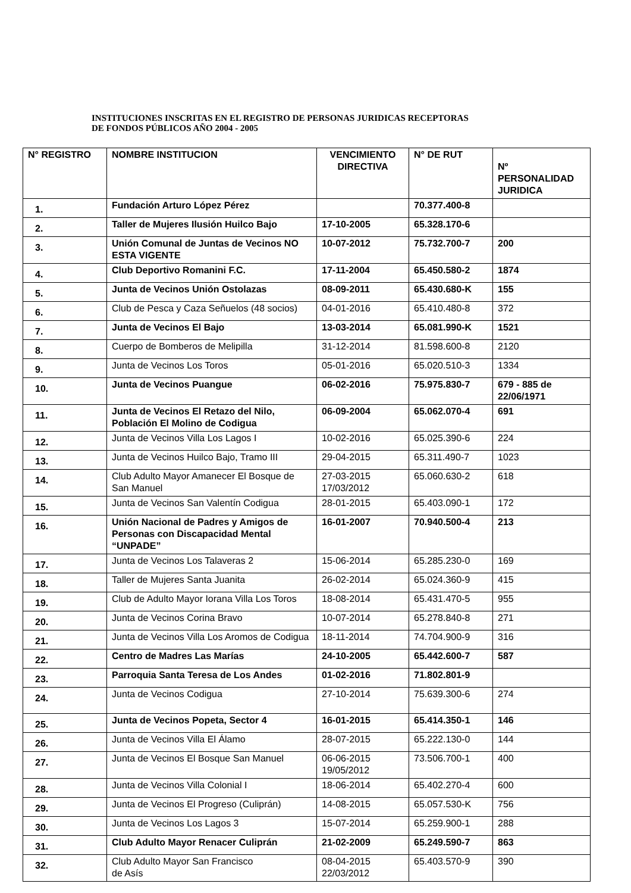INSTITUCIONES INSCRITAS EN EL REGISTRO DE PERSONAS JURIDICAS RECEPTORAS
DE FONDOS PÚBLICOS AÑO 2004 - 2005
| N° REGISTRO | NOMBRE INSTITUCION | VENCIMIENTO DIRECTIVA | N° DE RUT | Nº PERSONALIDAD JURIDICA |
| --- | --- | --- | --- | --- |
| 1. | Fundación Arturo López Pérez | | 70.377.400-8 | |
| 2. | Taller de Mujeres Ilusión Huilco Bajo | 17-10-2005 | 65.328.170-6 | |
| 3. | Unión Comunal de Juntas de Vecinos NO ESTA VIGENTE | 10-07-2012 | 75.732.700-7 | 200 |
| 4. | Club Deportivo Romanini F.C. | 17-11-2004 | 65.450.580-2 | 1874 |
| 5. | Junta de Vecinos Unión Ostolazas | 08-09-2011 | 65.430.680-K | 155 |
| 6. | Club de Pesca y Caza Señuelos (48 socios) | 04-01-2016 | 65.410.480-8 | 372 |
| 7. | Junta de Vecinos El Bajo | 13-03-2014 | 65.081.990-K | 1521 |
| 8. | Cuerpo de Bomberos de Melipilla | 31-12-2014 | 81.598.600-8 | 2120 |
| 9. | Junta de Vecinos Los Toros | 05-01-2016 | 65.020.510-3 | 1334 |
| 10. | Junta de Vecinos Puangue | 06-02-2016 | 75.975.830-7 | 679 - 885 de 22/06/1971 |
| 11. | Junta de Vecinos El Retazo del Nilo, Población El Molino de Codigua | 06-09-2004 | 65.062.070-4 | 691 |
| 12. | Junta de Vecinos Villa Los Lagos I | 10-02-2016 | 65.025.390-6 | 224 |
| 13. | Junta de Vecinos Huilco Bajo, Tramo III | 29-04-2015 | 65.311.490-7 | 1023 |
| 14. | Club Adulto Mayor Amanecer El Bosque de San Manuel | 27-03-2015 17/03/2012 | 65.060.630-2 | 618 |
| 15. | Junta de Vecinos San Valentín Codigua | 28-01-2015 | 65.403.090-1 | 172 |
| 16. | Unión Nacional de Padres y Amigos de Personas con Discapacidad Mental “UNPADE” | 16-01-2007 | 70.940.500-4 | 213 |
| 17. | Junta de Vecinos Los Talaveras 2 | 15-06-2014 | 65.285.230-0 | 169 |
| 18. | Taller de Mujeres Santa Juanita | 26-02-2014 | 65.024.360-9 | 415 |
| 19. | Club de Adulto Mayor Iorana Villa Los Toros | 18-08-2014 | 65.431.470-5 | 955 |
| 20. | Junta de Vecinos Corina Bravo | 10-07-2014 | 65.278.840-8 | 271 |
| 21. | Junta de Vecinos Villa Los Aromos de Codigua | 18-11-2014 | 74.704.900-9 | 316 |
| 22. | Centro de Madres Las Marías | 24-10-2005 | 65.442.600-7 | 587 |
| 23. | Parroquia Santa Teresa de Los Andes | 01-02-2016 | 71.802.801-9 | |
| 24. | Junta de Vecinos Codigua | 27-10-2014 | 75.639.300-6 | 274 |
| 25. | Junta de Vecinos Popeta, Sector 4 | 16-01-2015 | 65.414.350-1 | 146 |
| 26. | Junta de Vecinos Villa El Álamo | 28-07-2015 | 65.222.130-0 | 144 |
| 27. | Junta de Vecinos El Bosque San Manuel | 06-06-2015 19/05/2012 | 73.506.700-1 | 400 |
| 28. | Junta de Vecinos Villa Colonial I | 18-06-2014 | 65.402.270-4 | 600 |
| 29. | Junta de Vecinos El Progreso (Culiprán) | 14-08-2015 | 65.057.530-K | 756 |
| 30. | Junta de Vecinos Los Lagos 3 | 15-07-2014 | 65.259.900-1 | 288 |
| 31. | Club Adulto Mayor Renacer Culiprán | 21-02-2009 | 65.249.590-7 | 863 |
| 32. | Club Adulto Mayor San Francisco de Asís | 08-04-2015 22/03/2012 | 65.403.570-9 | 390 |